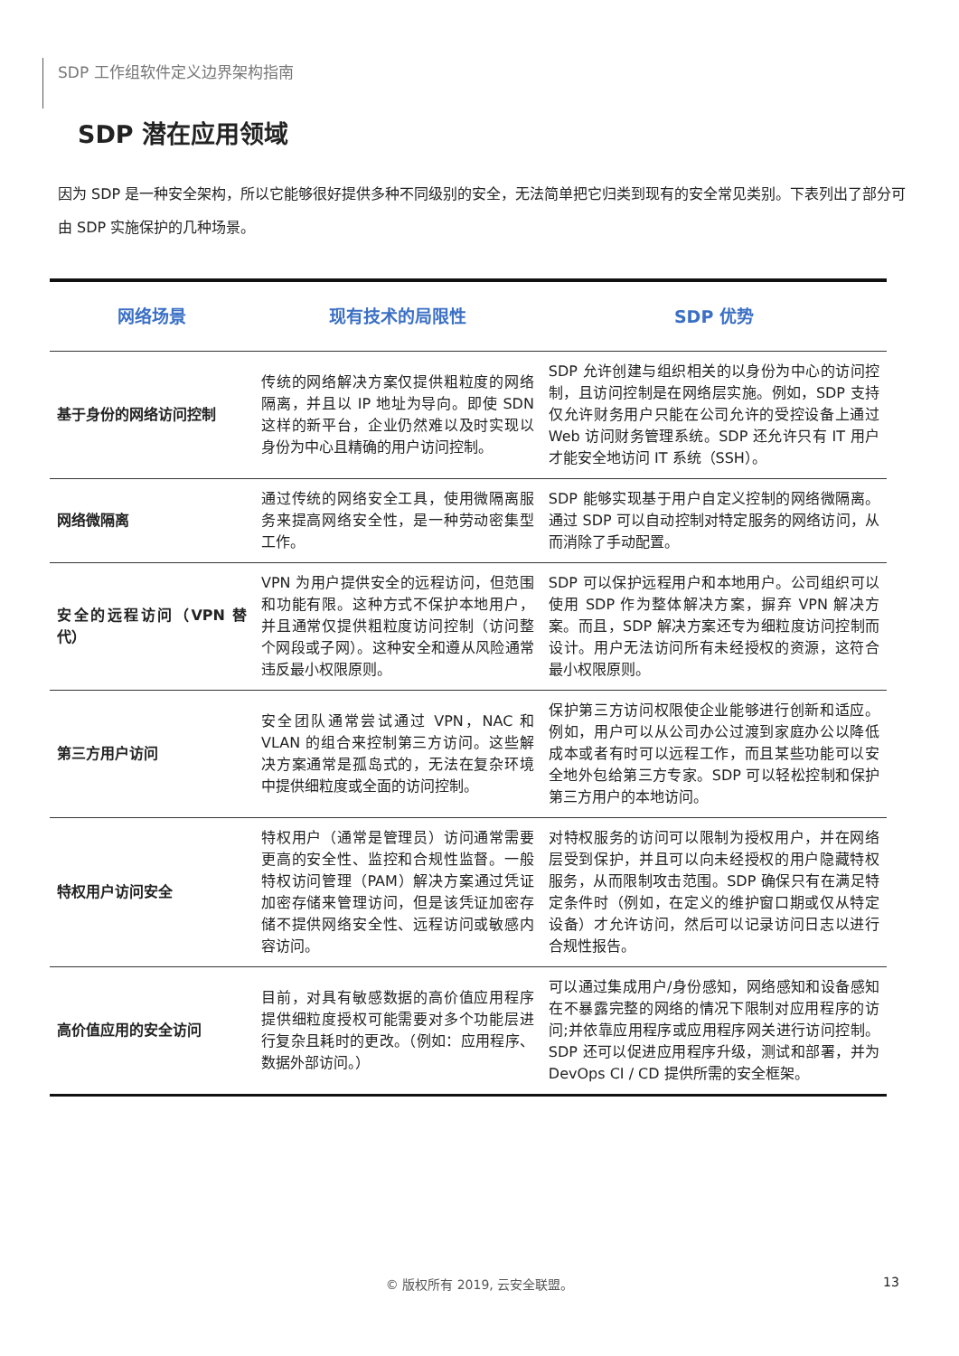SDP 工作组软件定义边界架构指南
SDP 潜在应用领域
因为 SDP 是一种安全架构，所以它能够很好提供多种不同级别的安全，无法简单把它归类到现有的安全常见类别。下表列出了部分可由 SDP 实施保护的几种场景。
| 网络场景 | 现有技术的局限性 | SDP 优势 |
| --- | --- | --- |
| 基于身份的网络访问控制 | 传统的网络解决方案仅提供粗粒度的网络隔离，并且以 IP 地址为导向。即使 SDN 这样的新平台，企业仍然难以及时实现以身份为中心且精确的用户访问控制。 | SDP 允许创建与组织相关的以身份为中心的访问控制，且访问控制是在网络层实施。例如，SDP 支持仅允许财务用户只能在公司允许的受控设备上通过 Web 访问财务管理系统。SDP 还允许只有 IT 用户才能安全地访问 IT 系统（SSH）。 |
| 网络微隔离 | 通过传统的网络安全工具，使用微隔离服务来提高网络安全性，是一种劳动密集型工作。 | SDP 能够实现基于用户自定义控制的网络微隔离。通过 SDP 可以自动控制对特定服务的网络访问，从而消除了手动配置。 |
| 安全的远程访问（VPN 替代） | VPN 为用户提供安全的远程访问，但范围和功能有限。这种方式不保护本地用户，并且通常仅提供粗粒度访问控制（访问整个网段或子网）。这种安全和遵从风险通常违反最小权限原则。 | SDP 可以保护远程用户和本地用户。公司组织可以使用 SDP 作为整体解决方案，摒弃 VPN 解决方案。而且，SDP 解决方案还专为细粒度访问控制而设计。用户无法访问所有未经授权的资源，这符合最小权限原则。 |
| 第三方用户访问 | 安全团队通常尝试通过 VPN，NAC 和 VLAN 的组合来控制第三方访问。这些解决方案通常是孤岛式的，无法在复杂环境中提供细粒度或全面的访问控制。 | 保护第三方访问权限使企业能够进行创新和适应。例如，用户可以从公司办公过渡到家庭办公以降低成本或者有时可以远程工作，而且某些功能可以安全地外包给第三方专家。SDP 可以轻松控制和保护第三方用户的本地访问。 |
| 特权用户访问安全 | 特权用户（通常是管理员）访问通常需要更高的安全性、监控和合规性监督。一般特权访问管理（PAM）解决方案通过凭证加密存储来管理访问，但是该凭证加密存储不提供网络安全性、远程访问或敏感内容访问。 | 对特权服务的访问可以限制为授权用户，并在网络层受到保护，并且可以向未经授权的用户隐藏特权服务，从而限制攻击范围。SDP 确保只有在满足特定条件时（例如，在定义的维护窗口期或仅从特定设备）才允许访问，然后可以记录访问日志以进行合规性报告。 |
| 高价值应用的安全访问 | 目前，对具有敏感数据的高价值应用程序提供细粒度授权可能需要对多个功能层进行复杂且耗时的更改。（例如：应用程序、数据外部访问。） | 可以通过集成用户/身份感知，网络感知和设备感知在不暴露完整的网络的情况下限制对应用程序的访问;并依靠应用程序或应用程序网关进行访问控制。SDP 还可以促进应用程序升级，测试和部署，并为 DevOps CI / CD 提供所需的安全框架。 |
© 版权所有 2019, 云安全联盟。 13